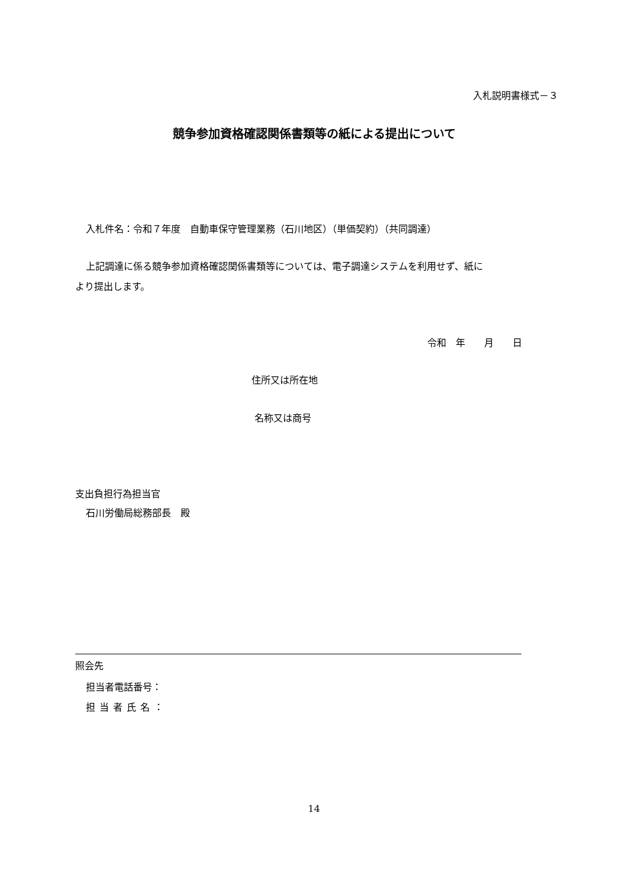入札説明書様式－３
競争参加資格確認関係書類等の紙による提出について
入札件名：令和７年度　自動車保守管理業務（石川地区）（単価契約）（共同調達）
上記調達に係る競争参加資格確認関係書類等については、電子調達システムを利用せず、紙に
より提出します。
令和　年　　月　　日
住所又は所在地
名称又は商号
支出負担行為担当官
石川労働局総務部長　殿
照会先
担当者電話番号：
担当者氏名：
14